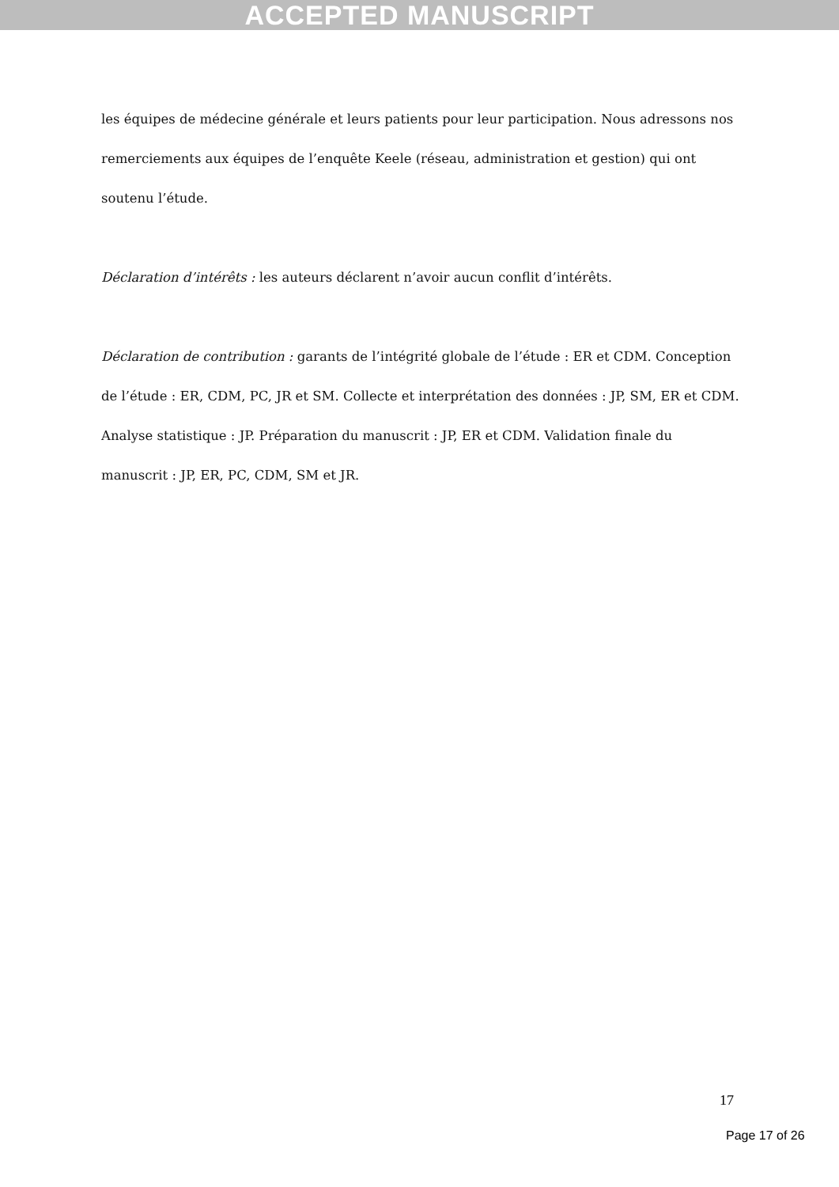ACCEPTED MANUSCRIPT
les équipes de médecine générale et leurs patients pour leur participation. Nous adressons nos remerciements aux équipes de l’enquête Keele (réseau, administration et gestion) qui ont soutenu l’étude.
Déclaration d’intérêts : les auteurs déclarent n’avoir aucun conflit d’intérêts.
Déclaration de contribution : garants de l’intégrité globale de l’étude : ER et CDM. Conception de l’étude : ER, CDM, PC, JR et SM. Collecte et interprétation des données : JP, SM, ER et CDM. Analyse statistique : JP. Préparation du manuscrit : JP, ER et CDM. Validation finale du manuscrit : JP, ER, PC, CDM, SM et JR.
17
Page 17 of 26